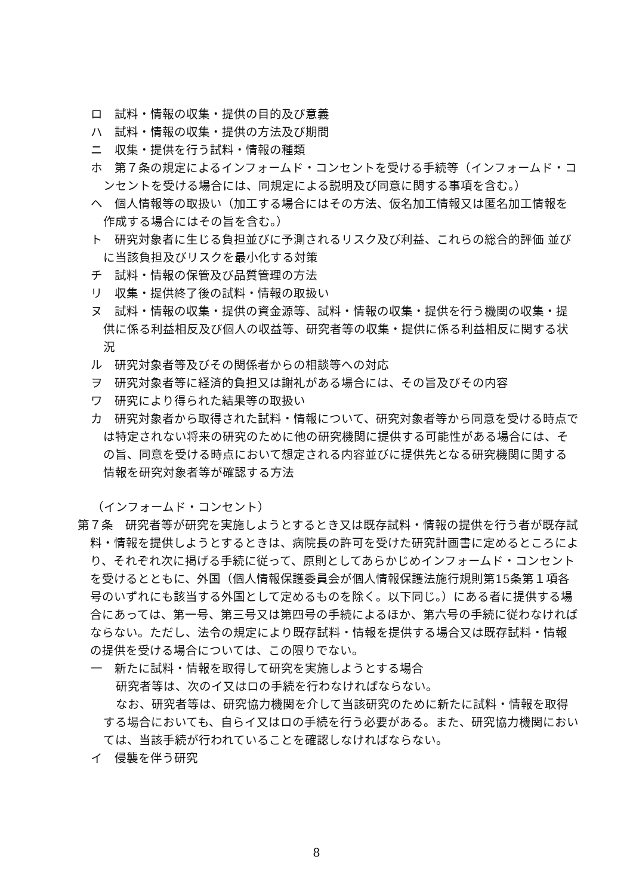ロ　試料・情報の収集・提供の目的及び意義
ハ　試料・情報の収集・提供の方法及び期間
ニ　収集・提供を行う試料・情報の種類
ホ　第７条の規定によるインフォームド・コンセントを受ける手続等（インフォームド・コンセントを受ける場合には、同規定による説明及び同意に関する事項を含む。）
ヘ　個人情報等の取扱い（加工する場合にはその方法、仮名加工情報又は匿名加工情報を作成する場合にはその旨を含む。）
ト　研究対象者に生じる負担並びに予測されるリスク及び利益、これらの総合的評価 並びに当該負担及びリスクを最小化する対策
チ　試料・情報の保管及び品質管理の方法
リ　収集・提供終了後の試料・情報の取扱い
ヌ　試料・情報の収集・提供の資金源等、試料・情報の収集・提供を行う機関の収集・提供に係る利益相反及び個人の収益等、研究者等の収集・提供に係る利益相反に関する状況
ル　研究対象者等及びその関係者からの相談等への対応
ヲ　研究対象者等に経済的負担又は謝礼がある場合には、その旨及びその内容
ワ　研究により得られた結果等の取扱い
カ　研究対象者から取得された試料・情報について、研究対象者等から同意を受ける時点では特定されない将来の研究のために他の研究機関に提供する可能性がある場合には、その旨、同意を受ける時点において想定される内容並びに提供先となる研究機関に関する情報を研究対象者等が確認する方法
（インフォームド・コンセント）
第７条　研究者等が研究を実施しようとするとき又は既存試料・情報の提供を行う者が既存試料・情報を提供しようとするときは、病院長の許可を受けた研究計画書に定めるところにより、それぞれ次に掲げる手続に従って、原則としてあらかじめインフォームド・コンセントを受けるとともに、外国（個人情報保護委員会が個人情報保護法施行規則第15条第１項各号のいずれにも該当する外国として定めるものを除く。以下同じ。）にある者に提供する場合にあっては、第一号、第三号又は第四号の手続によるほか、第六号の手続に従わなければならない。ただし、法令の規定により既存試料・情報を提供する場合又は既存試料・情報の提供を受ける場合については、この限りでない。
一　新たに試料・情報を取得して研究を実施しようとする場合
研究者等は、次のイ又はロの手続を行わなければならない。
なお、研究者等は、研究協力機関を介して当該研究のために新たに試料・情報を取得する場合においても、自らイ又はロの手続を行う必要がある。また、研究協力機関においては、当該手続が行われていることを確認しなければならない。
イ　侵襲を伴う研究
8